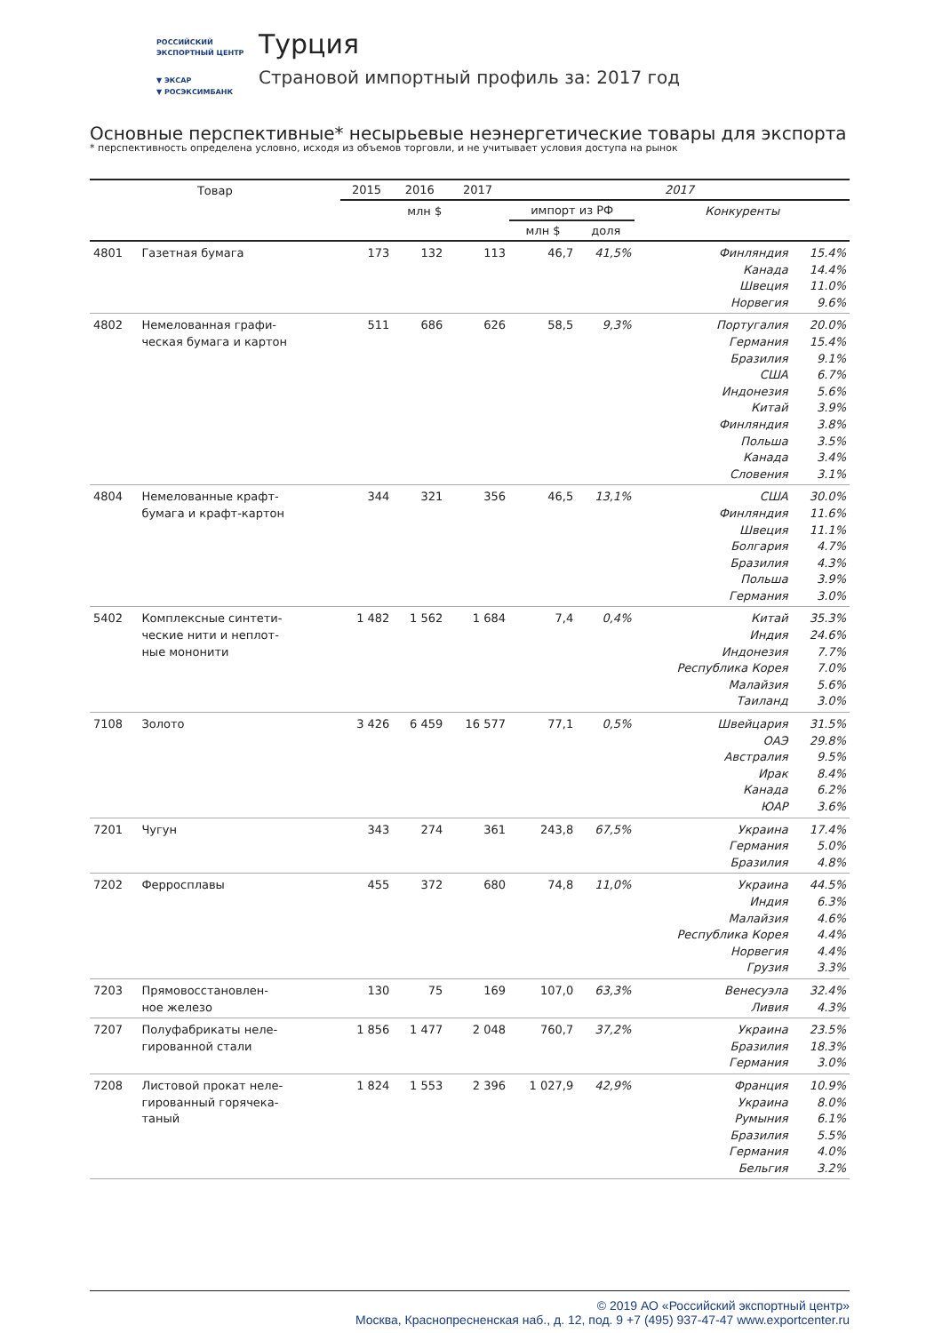РОССИЙСКИЙ
ЭКСПОРТНЫЙ ЦЕНТР
▼ ЭКСАР
▼ РОСЭКСИМБАНК
Турция
Страновой импортный профиль за: 2017 год
Основные перспективные* несырьевые неэнергетические товары для экспорта
* перспективность определена условно, исходя из объемов торговли, и не учитывает условия доступа на рынок
| Товар | | 2015 | 2016 | 2017 | 2017 | | | |
| --- | --- | --- | --- | --- | --- | --- | --- | --- |
| | | млн $ | | | импорт из РФ | | Конкуренты | |
| | | | | | млн $ | доля | | |
| 4801 | Газетная бумага | 173 | 132 | 113 | 46,7 | 41,5% | Финляндия Канада Швеция Норвегия | 15.4% 14.4% 11.0% 9.6% |
| 4802 | Немелованная графи- ческая бумага и картон | 511 | 686 | 626 | 58,5 | 9,3% | Португалия Германия Бразилия США Индонезия Китай Финляндия Польша Канада Словения | 20.0% 15.4% 9.1% 6.7% 5.6% 3.9% 3.8% 3.5% 3.4% 3.1% |
| 4804 | Немелованные крафт- бумага и крафт-картон | 344 | 321 | 356 | 46,5 | 13,1% | США Финляндия Швеция Болгария Бразилия Польша Германия | 30.0% 11.6% 11.1% 4.7% 4.3% 3.9% 3.0% |
| 5402 | Комплексные синтети- ческие нити и неплот- ные мононити | 1 482 | 1 562 | 1 684 | 7,4 | 0,4% | Китай Индия Индонезия Республика Корея Малайзия Таиланд | 35.3% 24.6% 7.7% 7.0% 5.6% 3.0% |
| 7108 | Золото | 3 426 | 6 459 | 16 577 | 77,1 | 0,5% | Швейцария ОАЭ Австралия Ирак Канада ЮАР | 31.5% 29.8% 9.5% 8.4% 6.2% 3.6% |
| 7201 | Чугун | 343 | 274 | 361 | 243,8 | 67,5% | Украина Германия Бразилия | 17.4% 5.0% 4.8% |
| 7202 | Ферросплавы | 455 | 372 | 680 | 74,8 | 11,0% | Украина Индия Малайзия Республика Корея Норвегия Грузия | 44.5% 6.3% 4.6% 4.4% 4.4% 3.3% |
| 7203 | Прямовосстановлен- ное железо | 130 | 75 | 169 | 107,0 | 63,3% | Венесуэла Ливия | 32.4% 4.3% |
| 7207 | Полуфабрикаты неле- гированной стали | 1 856 | 1 477 | 2 048 | 760,7 | 37,2% | Украина Бразилия Германия | 23.5% 18.3% 3.0% |
| 7208 | Листовой прокат неле- гированный горячека- таный | 1 824 | 1 553 | 2 396 | 1 027,9 | 42,9% | Франция Украина Румыния Бразилия Германия Бельгия | 10.9% 8.0% 6.1% 5.5% 4.0% 3.2% |
© 2019 АО «Российский экспортный центр»
Москва, Краснопресненская наб., д. 12, под. 9 +7 (495) 937-47-47 www.exportcenter.ru